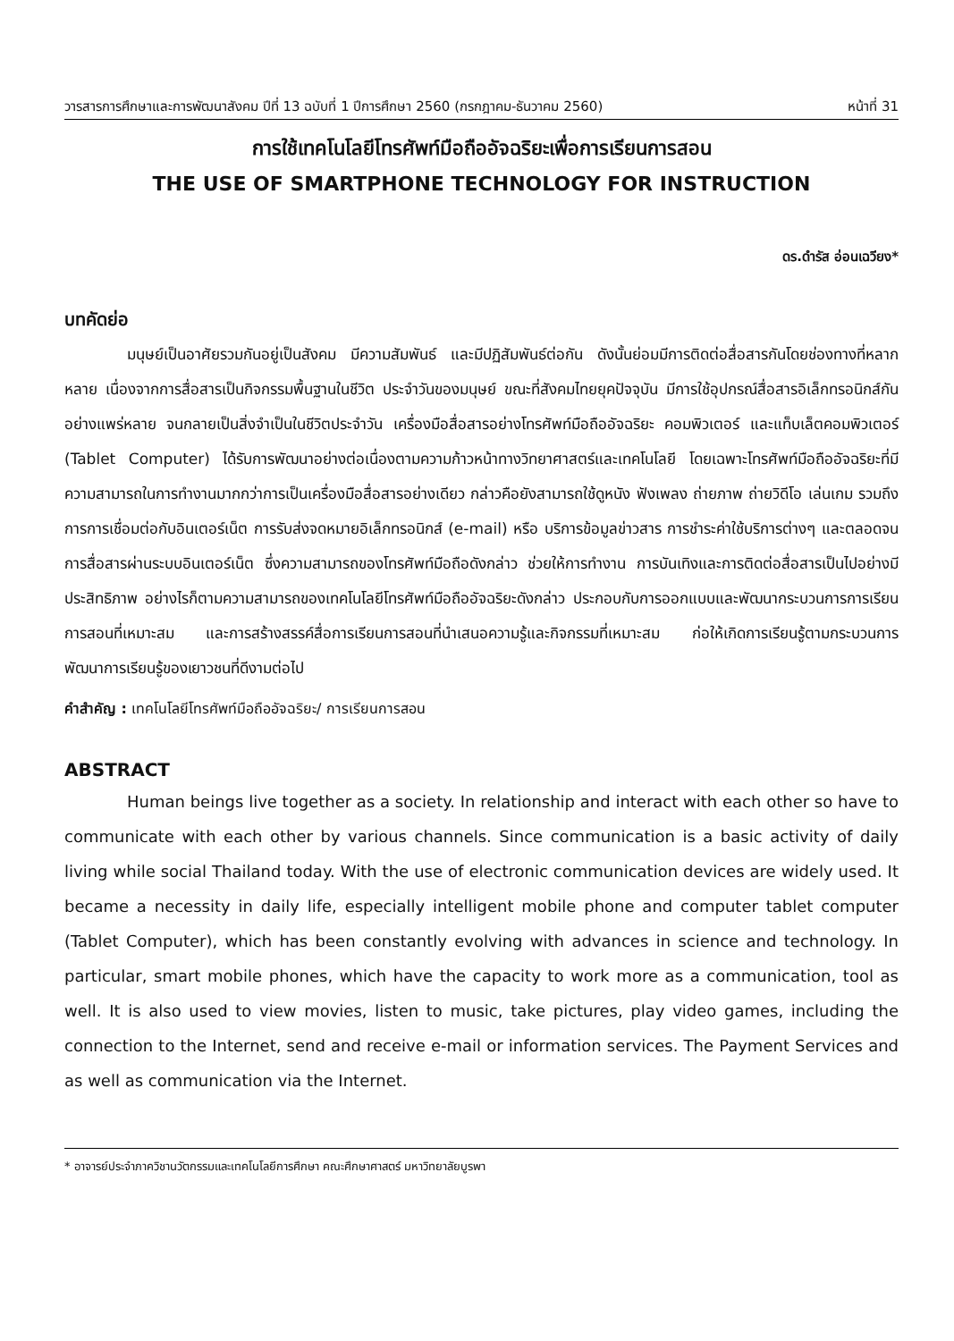วารสารการศึกษาและการพัฒนาสังคม ปีที่ 13 ฉบับที่ 1 ปีการศึกษา 2560 (กรกฎาคม-ธันวาคม 2560) หน้าที่ 31
การใช้เทคโนโลยีโทรศัพท์มือถืออัจฉริยะเพื่อการเรียนการสอน
THE USE OF SMARTPHONE TECHNOLOGY FOR INSTRUCTION
ดร.ดำรัส อ่อนเฉวียง*
บทคัดย่อ
มนุษย์เป็นอาศัยรวมกันอยู่เป็นสังคม มีความสัมพันธ์ และมีปฏิสัมพันธ์ต่อกัน ดังนั้นย่อมมีการติดต่อสื่อสารกันโดยช่องทางที่หลากหลาย เนื่องจากการสื่อสารเป็นกิจกรรมพื้นฐานในชีวิต ประจำวันของมนุษย์ ขณะที่สังคมไทยยุคปัจจุบัน มีการใช้อุปกรณ์สื่อสารอิเล็กทรอนิกส์กันอย่างแพร่หลาย จนกลายเป็นสิ่งจำเป็นในชีวิตประจำวัน เครื่องมือสื่อสารอย่างโทรศัพท์มือถืออัจฉริยะ คอมพิวเตอร์ และแท็บเล็ตคอมพิวเตอร์ (Tablet Computer) ได้รับการพัฒนาอย่างต่อเนื่องตามความก้าวหน้าทางวิทยาศาสตร์และเทคโนโลยี โดยเฉพาะโทรศัพท์มือถืออัจฉริยะที่มีความสามารถในการทำงานมากกว่าการเป็นเครื่องมือสื่อสารอย่างเดียว กล่าวคือยังสามารถใช้ดูหนัง ฟังเพลง ถ่ายภาพ ถ่ายวิดีโอ เล่นเกม รวมถึงการการเชื่อมต่อกับอินเตอร์เน็ต การรับส่งจดหมายอิเล็กทรอนิกส์ (e-mail) หรือ บริการข้อมูลข่าวสาร การชำระค่าใช้บริการต่างๆ และตลอดจนการสื่อสารผ่านระบบอินเตอร์เน็ต ซึ่งความสามารถของโทรศัพท์มือถือดังกล่าว ช่วยให้การทำงาน การบันเทิงและการติดต่อสื่อสารเป็นไปอย่างมีประสิทธิภาพ อย่างไรก็ตามความสามารถของเทคโนโลยีโทรศัพท์มือถืออัจฉริยะดังกล่าว ประกอบกับการออกแบบและพัฒนากระบวนการการเรียนการสอนที่เหมาะสม และการสร้างสรรค์สื่อการเรียนการสอนที่นำเสนอความรู้และกิจกรรมที่เหมาะสม ก่อให้เกิดการเรียนรู้ตามกระบวนการพัฒนาการเรียนรู้ของเยาวชนที่ดีงามต่อไป
คำสำคัญ : เทคโนโลยีโทรศัพท์มือถืออัจฉริยะ/ การเรียนการสอน
ABSTRACT
Human beings live together as a society. In relationship and interact with each other so have to communicate with each other by various channels. Since communication is a basic activity of daily living while social Thailand today. With the use of electronic communication devices are widely used. It became a necessity in daily life, especially intelligent mobile phone and computer tablet computer (Tablet Computer), which has been constantly evolving with advances in science and technology. In particular, smart mobile phones, which have the capacity to work more as a communication, tool as well. It is also used to view movies, listen to music, take pictures, play video games, including the connection to the Internet, send and receive e-mail or information services. The Payment Services and as well as communication via the Internet.
* อาจารย์ประจำภาควิชานวัตกรรมและเทคโนโลยีการศึกษา คณะศึกษาศาสตร์ มหาวิทยาลัยบูรพา